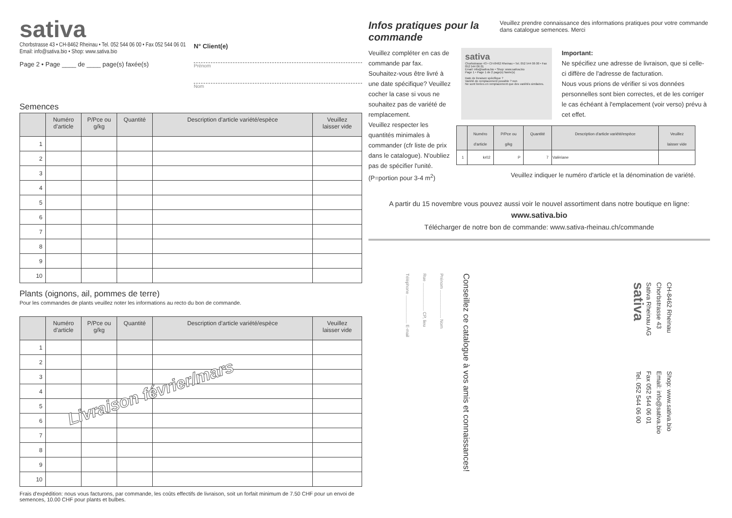sativa
Chorbstrasse 43 • CH-8462 Rheinau • Tel. 052 544 06 00 • Fax 052 544 06 01
Email: info@sativa.bio • Shop: www.sativa.bio
N° Client(e)
Prénom
Nom
Page 2 • Page ____ de ____ page(s) faxée(s)
Semences
| | Numéro d'article | P/Pce ou g/kg | Quantité | Description d'article variété/espèce | Veuillez laisser vide |
| --- | --- | --- | --- | --- | --- |
| 1 | | | | | |
| 2 | | | | | |
| 3 | | | | | |
| 4 | | | | | |
| 5 | | | | | |
| 6 | | | | | |
| 7 | | | | | |
| 8 | | | | | |
| 9 | | | | | |
| 10 | | | | | |
Plants (oignons, ail, pommes de terre)
Pour les commandes de plants veuillez noter les informations au recto du bon de commande.
| | Numéro d'article | P/Pce ou g/kg | Quantité | Description d'article variété/espèce | Veuillez laisser vide |
| --- | --- | --- | --- | --- | --- |
| 1 | | | | | |
| 2 | | | | | |
| 3 | | | | | |
| 4 | | | | | |
| 5 | | | | | |
| 6 | | | | | |
| 7 | | | | | |
| 8 | | | | | |
| 9 | | | | | |
| 10 | | | | | |
Frais d'expédition: nous vous facturons, par commande, les coûts effectifs de livraison, soit un forfait minimum de 7.50 CHF pour un envoi de semences, 10.00 CHF pour plants et bulbes.
Livraison février/mars
Infos pratiques pour la commande
Veuillez prendre connaissance des informations pratiques pour votre commande dans catalogue semences. Merci
Veuillez compléter en cas de commande par fax. Souhaitez-vous être livré à une date spécifique? Veuillez cocher la case si vous ne souhaitez pas de variété de remplacement.
sativa
Chorbstrasse 43 • CH-8462 Rheinau • Tel. 052 544 06 00 • Fax 052 544 06 01
Email: info@sativa.bio • Shop: www.sativa.bio
Page 1 • Page 1 de 2 page(s) faxée(s)
Date de livraison spécifique ?
Variété de remplacement possible ? non
Ne sont livrées en remplacement que des variétés similaires.
Important:
Ne spécifiez une adresse de livraison, que si celle-ci diffère de l'adresse de facturation.
Nous vous prions de vérifier si vos données personnelles sont bien correctes, et de les corriger le cas échéant à l'emplacement (voir verso) prévu à cet effet.
Veuillez respecter les quantités minimales à commander (cfr liste de prix dans le catalogue). N'oubliez pas de spécifier l'unité. (P=portion pour 3-4 m<sup>2</sup>)
| | Numéro d'article | P/Pce ou g/kg | Quantité | Description d'article variété/espèce | Veuillez laisser vide |
| --- | --- | --- | --- | --- | --- |
| 1 | kr02 | P | 7 | Valèriane | |
Veuillez indiquer le numéro d'article et la dénomination de variété.
A partir du 15 novembre vous pouvez aussi voir le nouvel assortiment dans notre boutique en ligne:
www.sativa.bio
Télécharger de notre bon de commande: www.sativa-rheinau.ch/commande
Téléphone ....................... E-mail
Rue ....................... CP, lieu
Prénom ....................... Nom
Conseillez ce catalogue à vos amis et connaissances!
CH-8462 Rheinau
Chorbstrasse 43
Sativa Rheinau AG
sativa
Shop: www.sativa.bio
Email: info@sativa.bio
Fax 052 544 06 01
Tel. 052 544 06 00